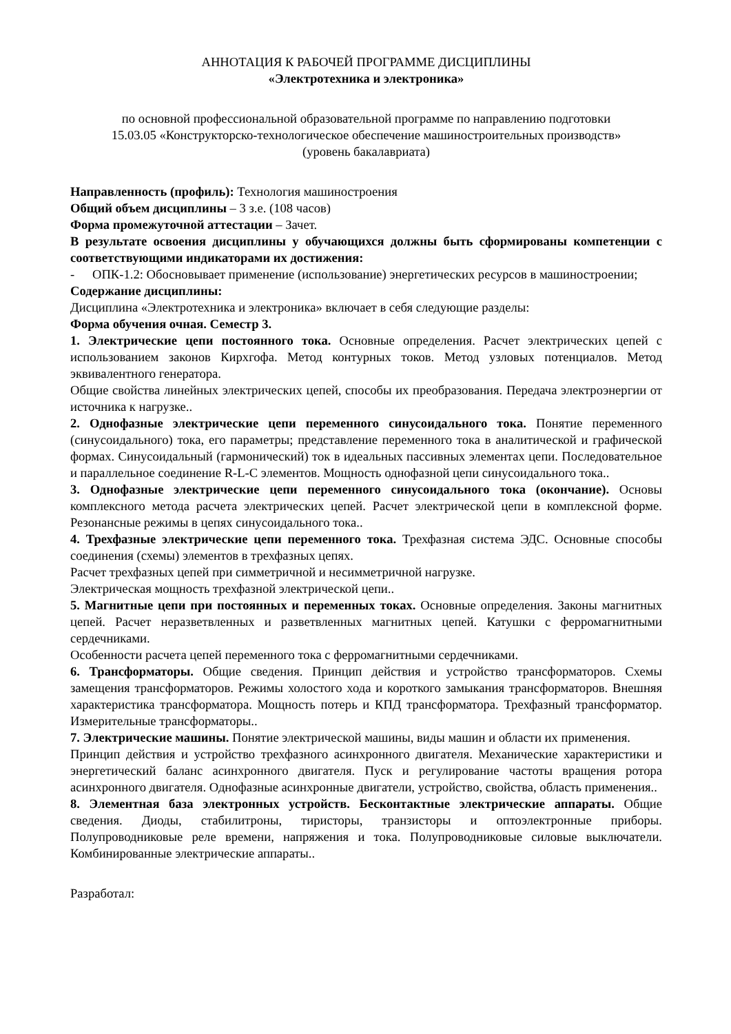АННОТАЦИЯ К РАБОЧЕЙ ПРОГРАММЕ ДИСЦИПЛИНЫ
«Электротехника и электроника»
по основной профессиональной образовательной программе по направлению подготовки
15.03.05 «Конструкторско-технологическое обеспечение машиностроительных производств»
(уровень бакалавриата)
Направленность (профиль): Технология машиностроения
Общий объем дисциплины – 3 з.е. (108 часов)
Форма промежуточной аттестации – Зачет.
В результате освоения дисциплины у обучающихся должны быть сформированы компетенции с соответствующими индикаторами их достижения:
- ОПК-1.2: Обосновывает применение (использование) энергетических ресурсов в машиностроении;
Содержание дисциплины:
Дисциплина «Электротехника и электроника» включает в себя следующие разделы:
Форма обучения очная. Семестр 3.
1. Электрические цепи постоянного тока. Основные определения. Расчет электрических цепей с использованием законов Кирхгофа. Метод контурных токов. Метод узловых потенциалов. Метод эквивалентного генератора.
Общие свойства линейных электрических цепей, способы их преобразования. Передача электроэнергии от источника к нагрузке..
2. Однофазные электрические цепи переменного синусоидального тока. Понятие переменного (синусоидального) тока, его параметры; представление переменного тока в аналитической и графической формах. Синусоидальный (гармонический) ток в идеальных пассивных элементах цепи. Последовательное и параллельное соединение R-L-C элементов. Мощность однофазной цепи синусоидального тока..
3. Однофазные электрические цепи переменного синусоидального тока (окончание). Основы комплексного метода расчета электрических цепей. Расчет электрической цепи в комплексной форме. Резонансные режимы в цепях синусоидального тока..
4. Трехфазные электрические цепи переменного тока. Трехфазная система ЭДС. Основные способы соединения (схемы) элементов в трехфазных цепях.
Расчет трехфазных цепей при симметричной и несимметричной нагрузке.
Электрическая мощность трехфазной электрической цепи..
5. Магнитные цепи при постоянных и переменных токах. Основные определения. Законы магнитных цепей. Расчет неразветвленных и разветвленных магнитных цепей. Катушки с ферромагнитными сердечниками.
Особенности расчета цепей переменного тока с ферромагнитными сердечниками.
6. Трансформаторы. Общие сведения. Принцип действия и устройство трансформаторов. Схемы замещения трансформаторов. Режимы холостого хода и короткого замыкания трансформаторов. Внешняя характеристика трансформатора. Мощность потерь и КПД трансформатора. Трехфазный трансформатор. Измерительные трансформаторы..
7. Электрические машины. Понятие электрической машины, виды машин и области их применения.
Принцип действия и устройство трехфазного асинхронного двигателя. Механические характеристики и энергетический баланс асинхронного двигателя. Пуск и регулирование частоты вращения ротора асинхронного двигателя. Однофазные асинхронные двигатели, устройство, свойства, область применения..
8. Элементная база электронных устройств. Бесконтактные электрические аппараты. Общие сведения. Диоды, стабилитроны, тиристоры, транзисторы и оптоэлектронные приборы. Полупроводниковые реле времени, напряжения и тока. Полупроводниковые силовые выключатели. Комбинированные электрические аппараты..
Разработал: